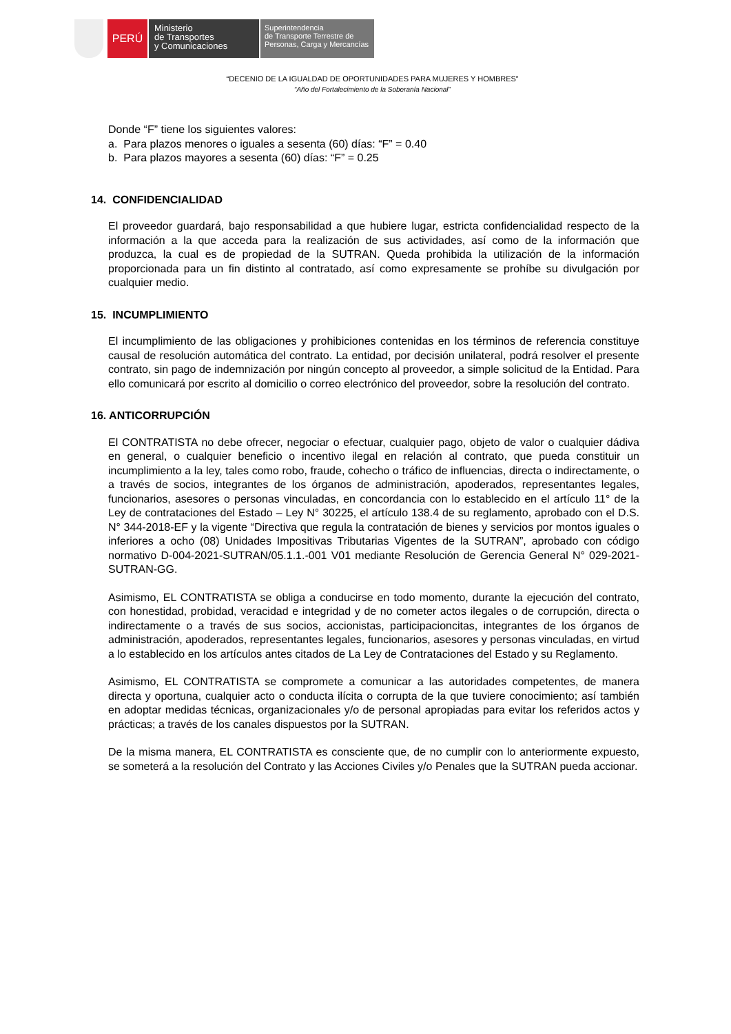PERÚ
Ministerio
de Transportes
y Comunicaciones
Superintendencia
de Transporte Terrestre de
Personas, Carga y Mercancías
“DECENIO DE LA IGUALDAD DE OPORTUNIDADES PARA MUJERES Y HOMBRES”
“Año del Fortalecimiento de la Soberanía Nacional”
Donde “F” tiene los siguientes valores:
a. Para plazos menores o iguales a sesenta (60) días: “F” = 0.40
b. Para plazos mayores a sesenta (60) días: “F” = 0.25
14. CONFIDENCIALIDAD
El proveedor guardará, bajo responsabilidad a que hubiere lugar, estricta confidencialidad respecto de la información a la que acceda para la realización de sus actividades, así como de la información que produzca, la cual es de propiedad de la SUTRAN. Queda prohibida la utilización de la información proporcionada para un fin distinto al contratado, así como expresamente se prohíbe su divulgación por cualquier medio.
15. INCUMPLIMIENTO
El incumplimiento de las obligaciones y prohibiciones contenidas en los términos de referencia constituye causal de resolución automática del contrato. La entidad, por decisión unilateral, podrá resolver el presente contrato, sin pago de indemnización por ningún concepto al proveedor, a simple solicitud de la Entidad. Para ello comunicará por escrito al domicilio o correo electrónico del proveedor, sobre la resolución del contrato.
16. ANTICORRUPCIÓN
El CONTRATISTA no debe ofrecer, negociar o efectuar, cualquier pago, objeto de valor o cualquier dádiva en general, o cualquier beneficio o incentivo ilegal en relación al contrato, que pueda constituir un incumplimiento a la ley, tales como robo, fraude, cohecho o tráfico de influencias, directa o indirectamente, o a través de socios, integrantes de los órganos de administración, apoderados, representantes legales, funcionarios, asesores o personas vinculadas, en concordancia con lo establecido en el artículo 11° de la Ley de contrataciones del Estado – Ley N° 30225, el artículo 138.4 de su reglamento, aprobado con el D.S. N° 344-2018-EF y la vigente “Directiva que regula la contratación de bienes y servicios por montos iguales o inferiores a ocho (08) Unidades Impositivas Tributarias Vigentes de la SUTRAN”, aprobado con código normativo D-004-2021-SUTRAN/05.1.1.-001 V01 mediante Resolución de Gerencia General N° 029-2021-SUTRAN-GG.
Asimismo, EL CONTRATISTA se obliga a conducirse en todo momento, durante la ejecución del contrato, con honestidad, probidad, veracidad e integridad y de no cometer actos ilegales o de corrupción, directa o indirectamente o a través de sus socios, accionistas, participacioncitas, integrantes de los órganos de administración, apoderados, representantes legales, funcionarios, asesores y personas vinculadas, en virtud a lo establecido en los artículos antes citados de La Ley de Contrataciones del Estado y su Reglamento.
Asimismo, EL CONTRATISTA se compromete a comunicar a las autoridades competentes, de manera directa y oportuna, cualquier acto o conducta ilícita o corrupta de la que tuviere conocimiento; así también en adoptar medidas técnicas, organizacionales y/o de personal apropiadas para evitar los referidos actos y prácticas; a través de los canales dispuestos por la SUTRAN.
De la misma manera, EL CONTRATISTA es consciente que, de no cumplir con lo anteriormente expuesto, se someterá a la resolución del Contrato y las Acciones Civiles y/o Penales que la SUTRAN pueda accionar.